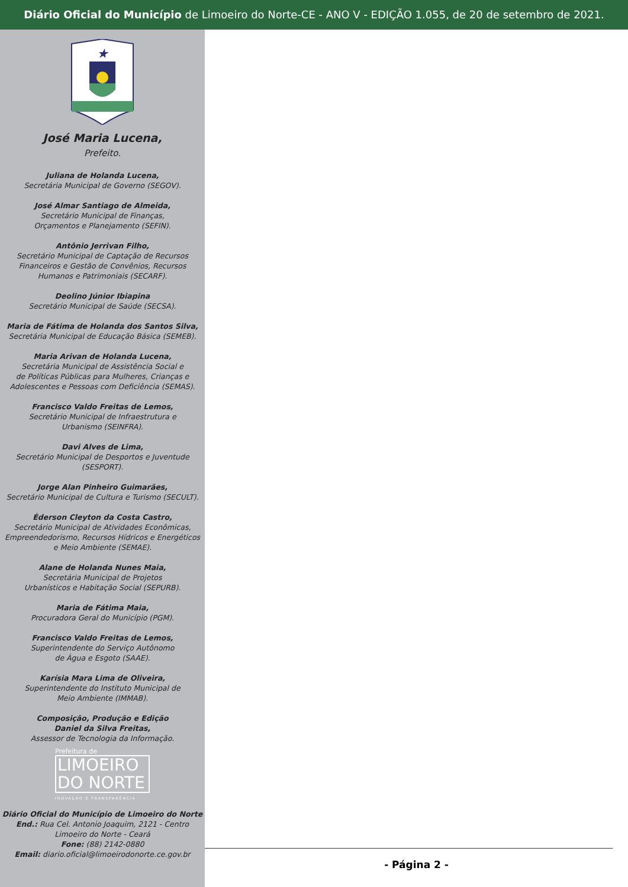Diário Oficial do Município de Limoeiro do Norte-CE - ANO V - EDIÇÃO 1.055, de 20 de setembro de 2021.
★
José Maria Lucena,
Prefeito.
Juliana de Holanda Lucena,
Secretária Municipal de Governo (SEGOV).
José Almar Santiago de Almeida,
Secretário Municipal de Finanças,
Orçamentos e Planejamento (SEFIN).
Antônio Jerrivan Filho,
Secretário Municipal de Captação de Recursos
Financeiros e Gestão de Convênios, Recursos
Humanos e Patrimoniais (SECARF).
Deolino Júnior Ibiapina
Secretário Municipal de Saúde (SECSA).
Maria de Fátima de Holanda dos Santos Silva,
Secretária Municipal de Educação Básica (SEMEB).
Maria Arivan de Holanda Lucena,
Secretária Municipal de Assistência Social e
de Políticas Públicas para Mulheres, Crianças e
Adolescentes e Pessoas com Deficiência (SEMAS).
Francisco Valdo Freitas de Lemos,
Secretário Municipal de Infraestrutura e
Urbanismo (SEINFRA).
Davi Alves de Lima,
Secretário Municipal de Desportos e Juventude
(SESPORT).
Jorge Alan Pinheiro Guimarães,
Secretário Municipal de Cultura e Turismo (SECULT).
Éderson Cleyton da Costa Castro,
Secretário Municipal de Atividades Econômicas,
Empreendedorismo, Recursos Hídricos e Energéticos
e Meio Ambiente (SEMAE).
Alane de Holanda Nunes Maia,
Secretária Municipal de Projetos
Urbanísticos e Habitação Social (SEPURB).
Maria de Fátima Maia,
Procuradora Geral do Município (PGM).
Francisco Valdo Freitas de Lemos,
Superintendente do Serviço Autônomo
de Água e Esgoto (SAAE).
Karísia Mara Lima de Oliveira,
Superintendente do Instituto Municipal de
Meio Ambiente (IMMAB).
Composição, Produção e Edição
Daniel da Silva Freitas,
Assessor de Tecnologia da Informação.
Prefeitura de
LIMOEIRO
DO NORTE
INOVAÇÃO E TRANSPARÊNCIA
Diário Oficial do Município de Limoeiro do Norte
End.: Rua Cel. Antonio Joaquim, 2121 - Centro
Limoeiro do Norte - Ceará
Fone: (88) 2142-0880
Email: diario.oficial@limoeirodonorte.ce.gov.br
- Página 2 -